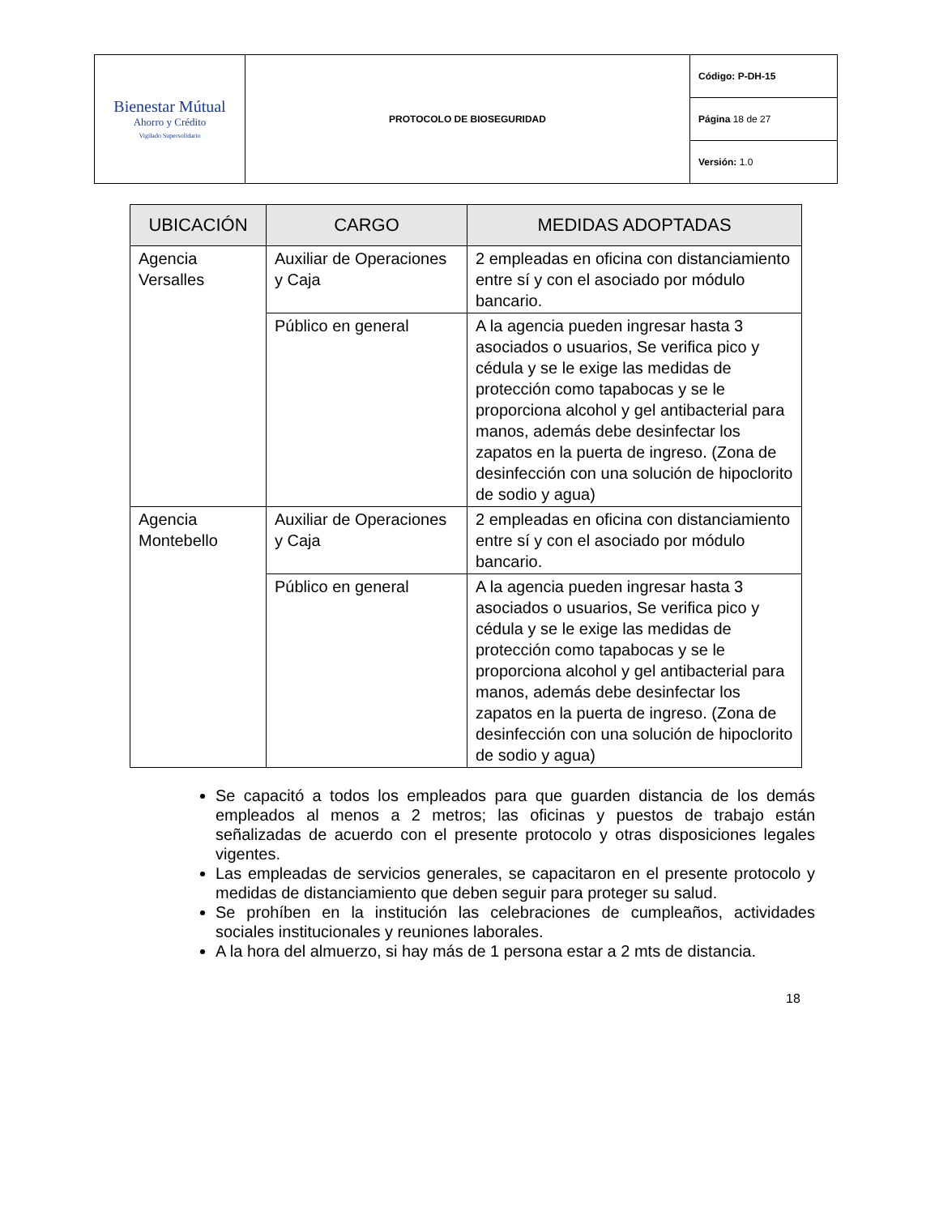| Bienestar Mútual Ahorro y Crédito Vigilado Supersolidario | PROTOCOLO DE BIOSEGURIDAD | Código: P-DH-15 |
| | | Página 18 de 27 |
| | | Versión: 1.0 |
| UBICACIÓN | CARGO | MEDIDAS ADOPTADAS |
| --- | --- | --- |
| Agencia Versalles | Auxiliar de Operaciones y Caja | 2 empleadas en oficina con distanciamiento entre sí y con el asociado por módulo bancario. |
| | Público en general | A la agencia pueden ingresar hasta 3 asociados o usuarios, Se verifica pico y cédula y se le exige las medidas de protección como tapabocas y se le proporciona alcohol y gel antibacterial para manos, además debe desinfectar los zapatos en la puerta de ingreso. (Zona de desinfección con una solución de hipoclorito de sodio y agua) |
| Agencia Montebello | Auxiliar de Operaciones y Caja | 2 empleadas en oficina con distanciamiento entre sí y con el asociado por módulo bancario. |
| | Público en general | A la agencia pueden ingresar hasta 3 asociados o usuarios, Se verifica pico y cédula y se le exige las medidas de protección como tapabocas y se le proporciona alcohol y gel antibacterial para manos, además debe desinfectar los zapatos en la puerta de ingreso. (Zona de desinfección con una solución de hipoclorito de sodio y agua) |
Se capacitó a todos los empleados para que guarden distancia de los demás empleados al menos a 2 metros; las oficinas y puestos de trabajo están señalizadas de acuerdo con el presente protocolo y otras disposiciones legales vigentes.
Las empleadas de servicios generales, se capacitaron en el presente protocolo y medidas de distanciamiento que deben seguir para proteger su salud.
Se prohíben en la institución las celebraciones de cumpleaños, actividades sociales institucionales y reuniones laborales.
A la hora del almuerzo, si hay más de 1 persona estar a 2 mts de distancia.
18